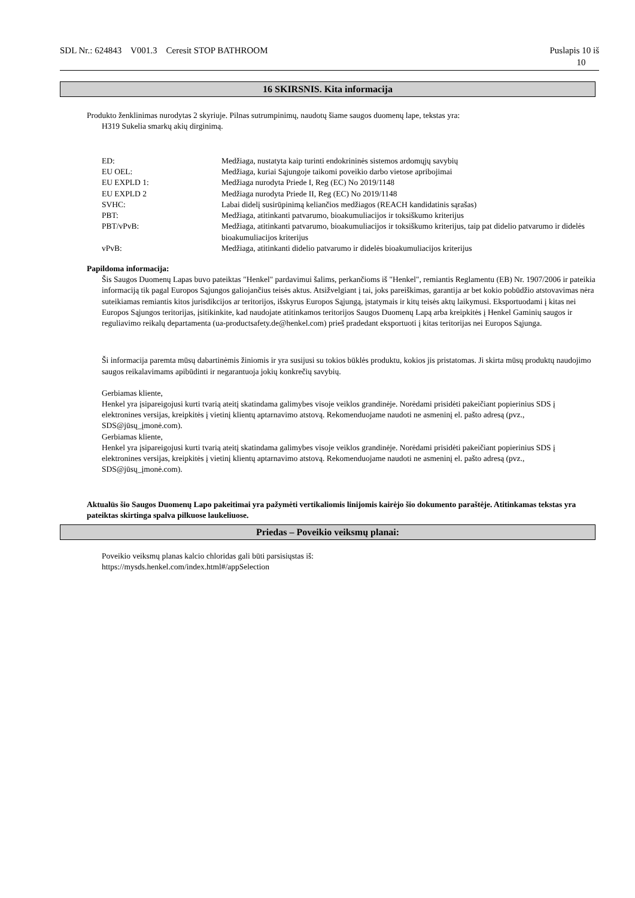SDL Nr.: 624843 V001.3 Ceresit STOP BATHROOM
Puslapis 10 iš
10
16 SKIRSNIS. Kita informacija
Produkto ženklinimas nurodytas 2 skyriuje. Pilnas sutrumpinimų, naudotų šiame saugos duomenų lape, tekstas yra:
H319 Sukelia smarkų akių dirginimą.
| ED: | Medžiaga, nustatyta kaip turinti endokrininės sistemos ardomųjų savybių |
| EU OEL: | Medžiaga, kuriai Sąjungoje taikomi poveikio darbo vietose apribojimai |
| EU EXPLD 1: | Medžiaga nurodyta Priede I, Reg (EC) No 2019/1148 |
| EU EXPLD 2 | Medžiaga nurodyta Priede II, Reg (EC) No 2019/1148 |
| SVHC: | Labai didelį susirūpinimą keliančios medžiagos (REACH kandidatinis sąrašas) |
| PBT: | Medžiaga, atitinkanti patvarumo, bioakumuliacijos ir toksiškumo kriterijus |
| PBT/vPvB: | Medžiaga, atitinkanti patvarumo, bioakumuliacijos ir toksiškumo kriterijus, taip pat didelio patvarumo ir didelės bioakumuliacijos kriterijus |
| vPvB: | Medžiaga, atitinkanti didelio patvarumo ir didelės bioakumuliacijos kriterijus |
Papildoma informacija:
Šis Saugos Duomenų Lapas buvo pateiktas "Henkel" pardavimui šalims, perkančioms iš "Henkel", remiantis Reglamentu (EB) Nr. 1907/2006 ir pateikia informaciją tik pagal Europos Sąjungos galiojančius teisės aktus. Atsižvelgiant į tai, joks pareiškimas, garantija ar bet kokio pobūdžio atstovavimas nėra suteikiamas remiantis kitos jurisdikcijos ar teritorijos, išskyrus Europos Sąjungą, įstatymais ir kitų teisės aktų laikymusi. Eksportuodami į kitas nei Europos Sąjungos teritorijas, įsitikinkite, kad naudojate atitinkamos teritorijos Saugos Duomenų Lapą arba kreipkitės į Henkel Gaminių saugos ir reguliavimo reikalų departamenta (ua-productsafety.de@henkel.com) prieš pradedant eksportuoti į kitas teritorijas nei Europos Sąjunga.
Ši informacija paremta mūsų dabartinėmis žiniomis ir yra susijusi su tokios būklės produktu, kokios jis pristatomas. Ji skirta mūsų produktų naudojimo saugos reikalavimams apibūdinti ir negarantuoja jokių konkrečių savybių.
Gerbiamas kliente,
Henkel yra įsipareigojusi kurti tvarią ateitį skatindama galimybes visoje veiklos grandinėje. Norėdami prisidėti pakeičiant popierinius SDS į elektronines versijas, kreipkitės į vietinį klientų aptarnavimo atstovą. Rekomenduojame naudoti ne asmeninį el. pašto adresą (pvz., SDS@jūsų_įmonė.com).
Gerbiamas kliente,
Henkel yra įsipareigojusi kurti tvarią ateitį skatindama galimybes visoje veiklos grandinėje. Norėdami prisidėti pakeičiant popierinius SDS į elektronines versijas, kreipkitės į vietinį klientų aptarnavimo atstovą. Rekomenduojame naudoti ne asmeninį el. pašto adresą (pvz., SDS@jūsų_įmonė.com).
Aktualūs šio Saugos Duomenų Lapo pakeitimai yra pažymėti vertikaliomis linijomis kairėjo šio dokumento paraštėje. Atitinkamas tekstas yra pateiktas skirtinga spalva pilkuose laukeliuose.
Priedas – Poveikio veiksmų planai:
Poveikio veiksmų planas kalcio chloridas gali būti parsisiųstas iš:
https://mysds.henkel.com/index.html#/appSelection